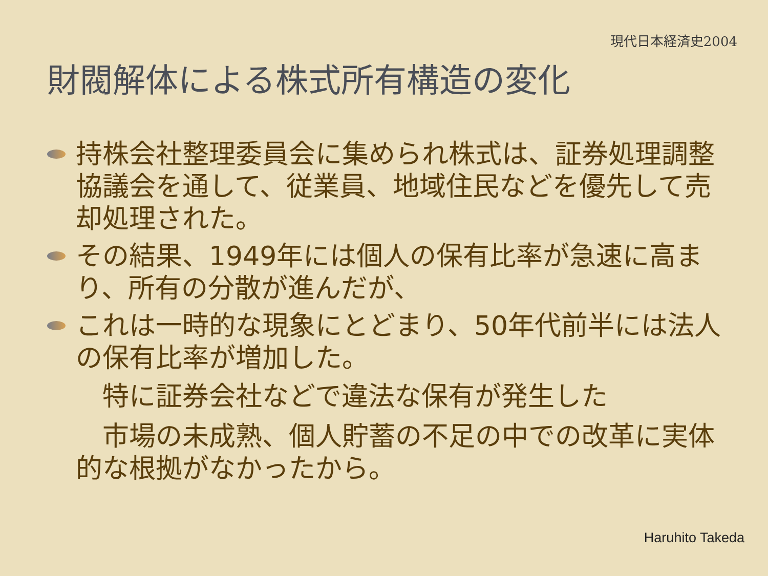現代日本経済史2004
財閥解体による株式所有構造の変化
持株会社整理委員会に集められ株式は、証券処理調整協議会を通して、従業員、地域住民などを優先して売却処理された。
その結果、1949年には個人の保有比率が急速に高まり、所有の分散が進んだが、
これは一時的な現象にとどまり、50年代前半には法人の保有比率が増加した。
　特に証券会社などで違法な保有が発生した
　市場の未成熟、個人貯蓄の不足の中での改革に実体的な根拠がなかったから。
Haruhito Takeda